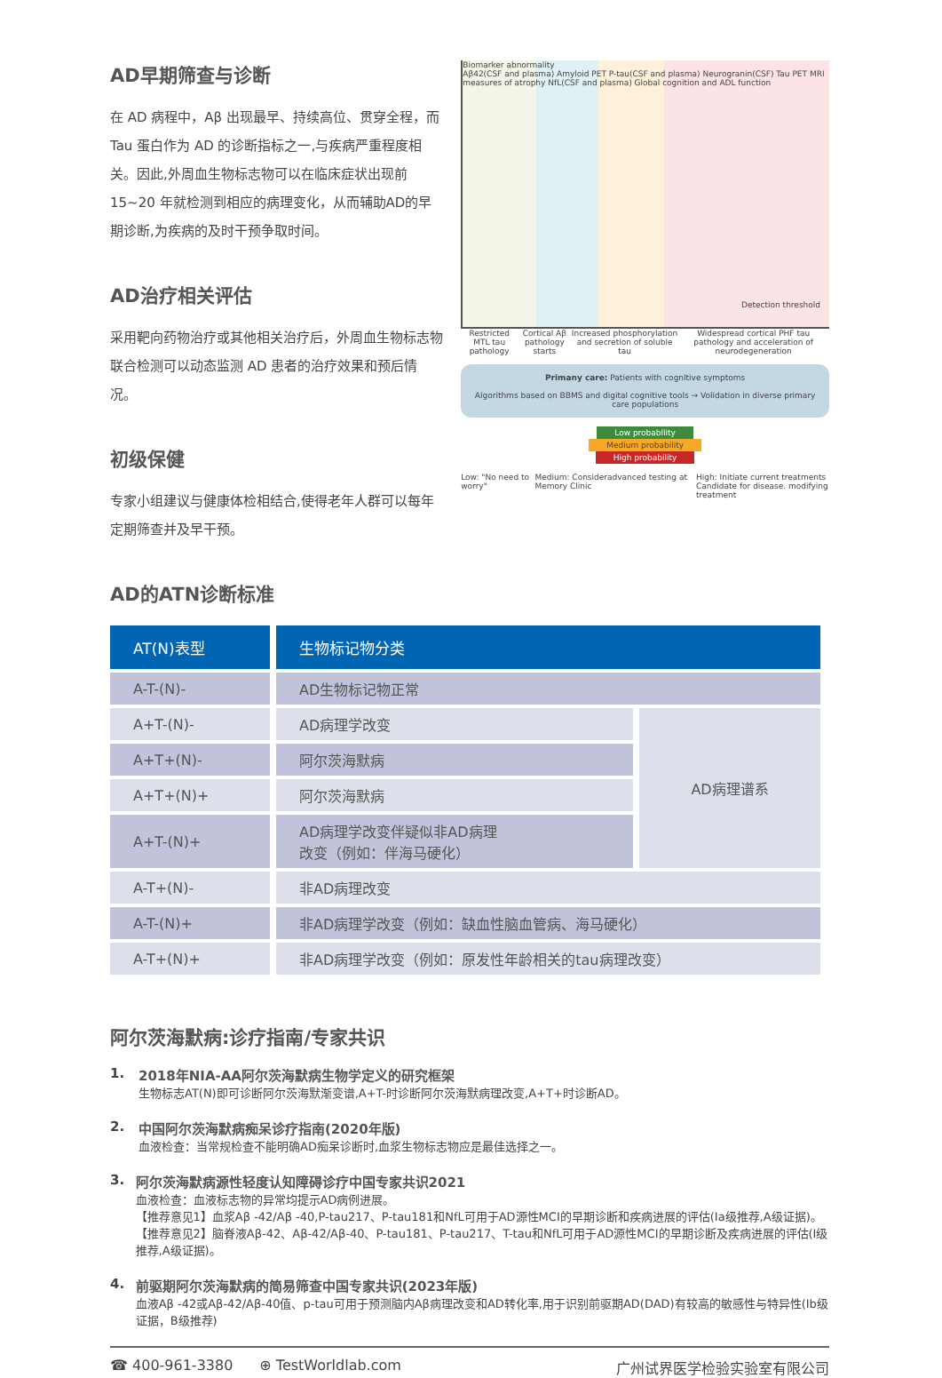AD早期筛查与诊断
在 AD 病程中，Aβ 出现最早、持续高位、贯穿全程，而 Tau 蛋白作为 AD 的诊断指标之一,与疾病严重程度相关。因此,外周血生物标志物可以在临床症状出现前 15~20 年就检测到相应的病理变化，从而辅助AD的早期诊断,为疾病的及时干预争取时间。
AD治疗相关评估
采用靶向药物治疗或其他相关治疗后，外周血生物标志物联合检测可以动态监测 AD 患者的治疗效果和预后情况。
初级保健
专家小组建议与健康体检相结合,使得老年人群可以每年定期筛查并及早干预。
Biomarker abnormality
Aβ42(CSF and plasma) Amyloid PET P-tau(CSF and plasma) Neurogranin(CSF) Tau PET MRI measures of atrophy NfL(CSF and plasma) Global cognition and ADL function
Detection threshold
Restricted MTL tau pathology Cortical Aβ pathology starts Increased phosphorylation and secretion of soluble tau Widespread cortical PHF tau pathology and acceleration of neurodegeneration
Primany care: Patients with cognltive symptoms
Algorithms based on BBMS and digital cognitive tools → Volidation in diverse primary care populations
Low probabllity
Medium probability
High probability
Low: "No need to worry" Medium: Consideradvanced testing at Memory Clinic High: Initiate current treatments
Candidate for disease. modifying treatment
AD的ATN诊断标准
| AT(N)表型 | 生物标记物分类 | |
| --- | --- | --- |
| A-T-(N)- | AD生物标记物正常 | |
| A+T-(N)- | AD病理学改变 | AD病理谱系 |
| A+T+(N)- | 阿尔茨海默病 | |
| A+T+(N)+ | 阿尔茨海默病 | |
| A+T-(N)+ | AD病理学改变伴疑似非AD病理 改变（例如：伴海马硬化） | |
| A-T+(N)- | 非AD病理改变 | |
| A-T-(N)+ | 非AD病理学改变（例如：缺血性脑血管病、海马硬化） | |
| A-T+(N)+ | 非AD病理学改变（例如：原发性年龄相关的tau病理改变） | |
阿尔茨海默病:诊疗指南/专家共识
1. 2018年NIA-AA阿尔茨海默病生物学定义的研究框架
生物标志AT(N)即可诊断阿尔茨海默渐变谱,A+T-时诊断阿尔茨海默病理改变,A+T+时诊断AD。
2. 中国阿尔茨海默病痴呆诊疗指南(2020年版)
血液检查：当常规检查不能明确AD痴呆诊断时,血浆生物标志物应是最佳选择之一。
3. 阿尔茨海默病源性轻度认知障碍诊疗中国专家共识2021
血液检查：血液标志物的异常均提示AD病例进展。
【推荐意见1】血浆Aβ -42/Aβ -40,P-tau217、P-tau181和NfL可用于AD源性MCI的早期诊断和疾病进展的评估(Ia级推荐,A级证据)。
【推荐意见2】脑脊液Aβ-42、Aβ-42/Aβ-40、P-tau181、P-tau217、T-tau和NfL可用于AD源性MCI的早期诊断及疾病进展的评估(I级推荐,A级证据)。
4. 前驱期阿尔茨海默病的简易筛查中国专家共识(2023年版)
血液Aβ -42或Aβ-42/Aβ-40值、p-tau可用于预测脑内Aβ病理改变和AD转化率,用于识别前驱期AD(DAD)有较高的敏感性与特异性(Ib级证据，B级推荐)
☎ 400-961-3380 ⊕ TestWorldlab.com 广州试界医学检验实验室有限公司